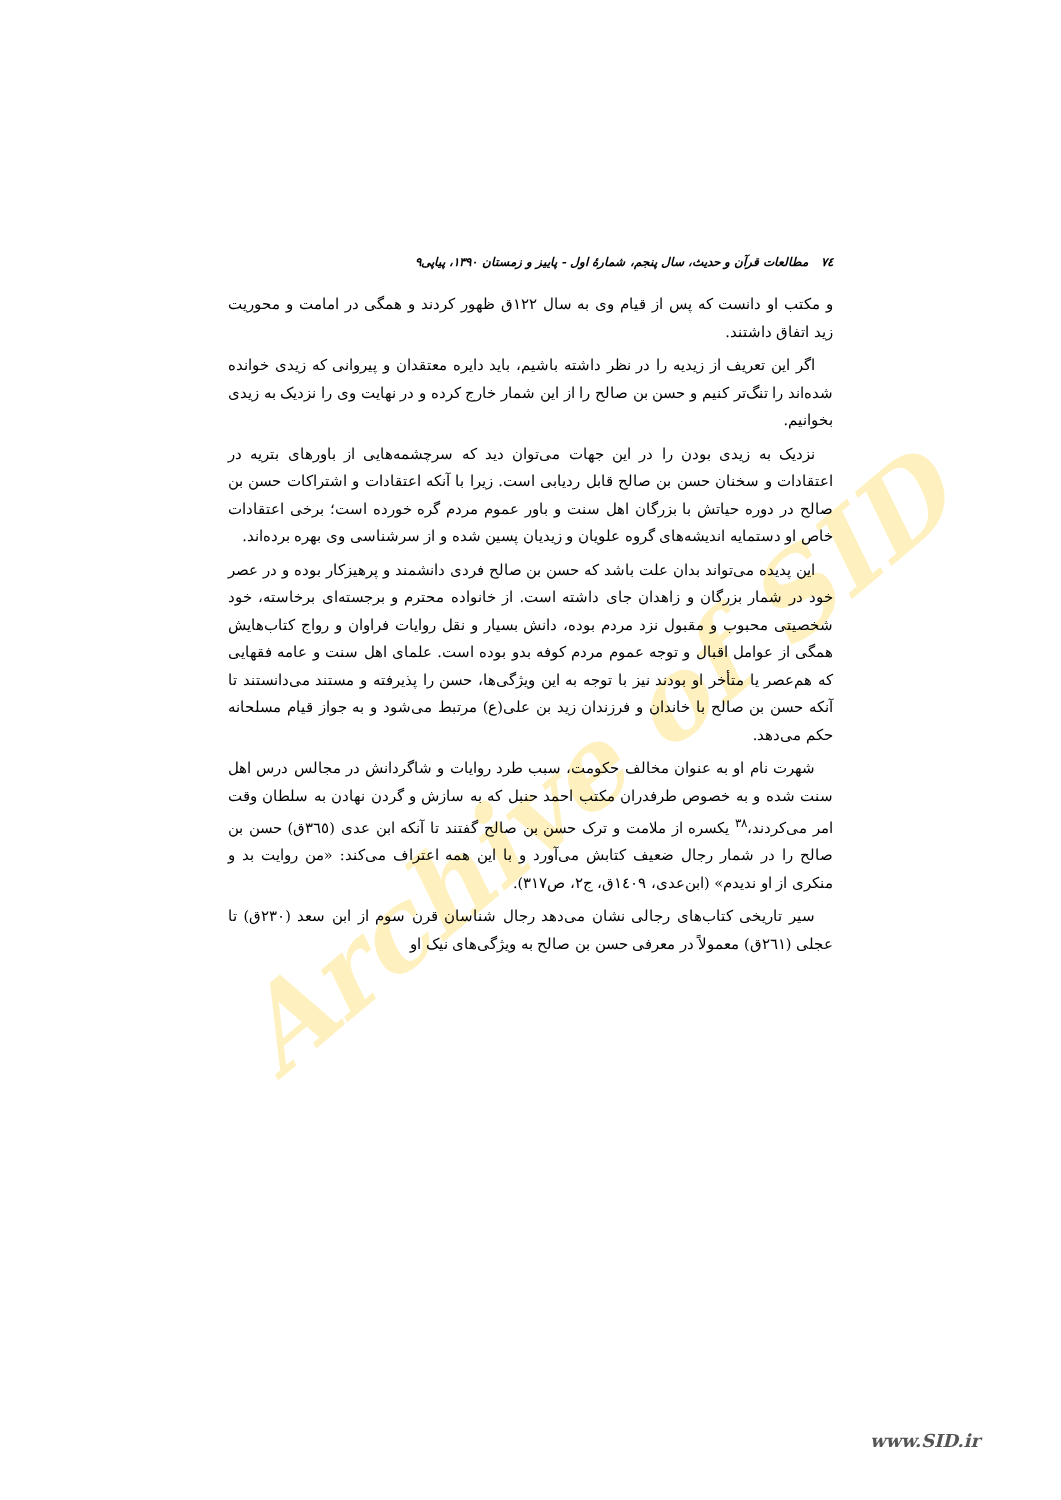Archive of SID
٧٤ مطالعات قرآن و حدیث، سال پنجم، شمارهٔ اول - پاییز و زمستان ۱۳۹۰، پیاپی۹
و مکتب او دانست که پس از قیام وی به سال ۱۲۲ق ظهور کردند و همگی در امامت و محوریت زید اتفاق داشتند.
اگر این تعریف از زیدیه را در نظر داشته باشیم، باید دایره معتقدان و پیروانی که زیدی خوانده شده‌اند را تنگ‌تر کنیم و حسن بن صالح را از این شمار خارج کرده و در نهایت وی را نزدیک به زیدی بخوانیم.
نزدیک به زیدی بودن را در این جهات می‌توان دید که سرچشمه‌هایی از باورهای بتریه در اعتقادات و سخنان حسن بن صالح قابل ردیابی است. زیرا با آنکه اعتقادات و اشتراکات حسن بن صالح در دوره حیاتش با بزرگان اهل سنت و باور عموم مردم گره خورده است؛ برخی اعتقادات خاص او دستمایه اندیشه‌های گروه علویان و زیدیان پسین شده و از سرشناسی وی بهره برده‌اند.
این پدیده می‌تواند بدان علت باشد که حسن بن صالح فردی دانشمند و پرهیزکار بوده و در عصر خود در شمار بزرگان و زاهدان جای داشته است. از خانواده محترم و برجسته‌ای برخاسته، خود شخصیتی محبوب و مقبول نزد مردم بوده، دانش بسیار و نقل روایات فراوان و رواج کتاب‌هایش همگی از عوامل اقبال و توجه عموم مردم کوفه بدو بوده است. علمای اهل سنت و عامه فقهایی که هم‌عصر یا متأخر او بودند نیز با توجه به این ویژگی‌ها، حسن را پذیرفته و مستند می‌دانستند تا آنکه حسن بن صالح با خاندان و فرزندان زید بن علی(ع) مرتبط می‌شود و به جواز قیام مسلحانه حکم می‌دهد.
شهرت نام او به عنوان مخالف حکومت، سبب طرد روایات و شاگردانش در مجالس درس اهل سنت شده و به خصوص طرفدران مکتب احمد حنبل که به سازش و گردن نهادن به سلطان وقت امر می‌کردند،<sup>۳۸</sup> یکسره از ملامت و ترک حسن بن صالح گفتند تا آنکه ابن عدی (۳٦٥ق) حسن بن صالح را در شمار رجال ضعیف کتابش می‌آورد و با این همه اعتراف می‌کند: «من روایت بد و منکری از او ندیدم» (ابن‌عدی، ۱٤۰۹ق، ج۲، ص۳۱۷).
سیر تاریخی کتاب‌های رجالی نشان می‌دهد رجال شناسان قرن سوم از ابن سعد (۲۳۰ق) تا عجلی (۲٦۱ق) معمولاً در معرفی حسن بن صالح به ویژگی‌های نیک او
www.SID.ir